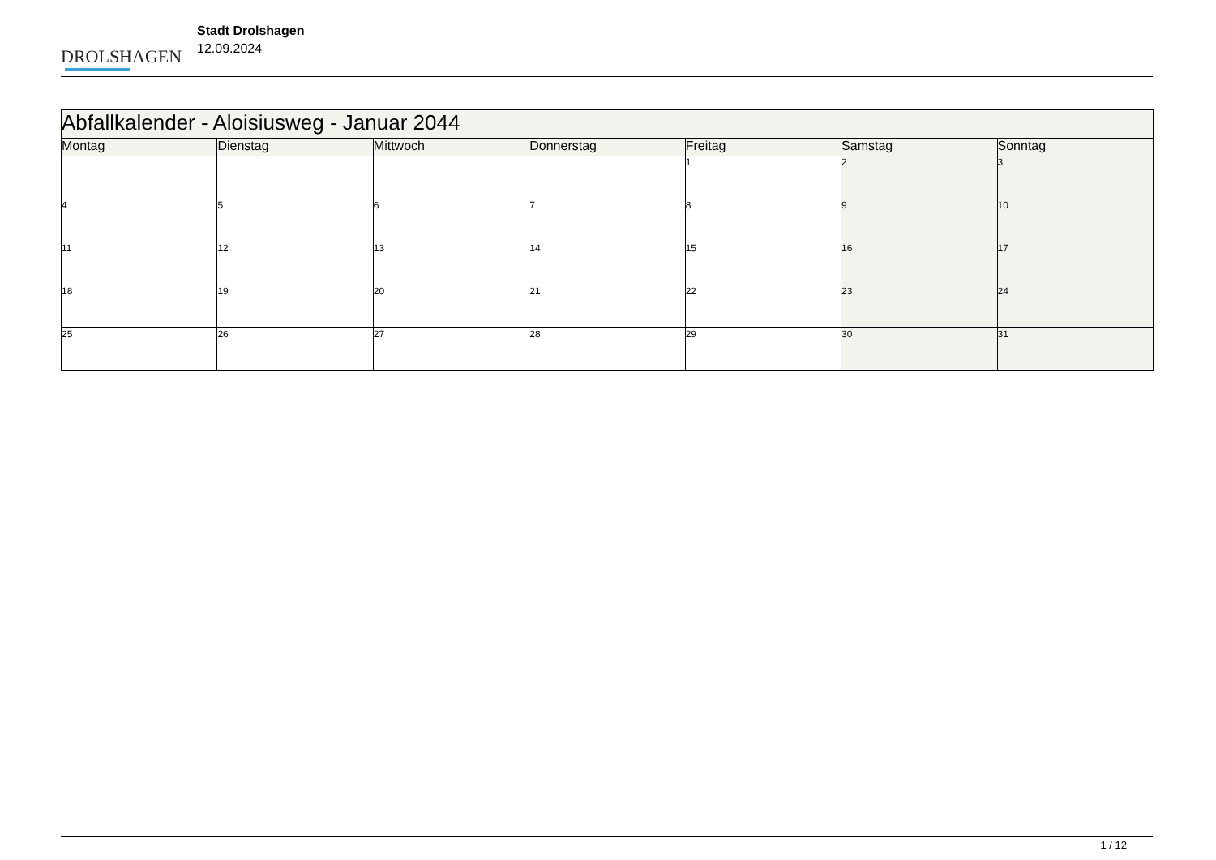DROLSHAGEN
Stadt Drolshagen
12.09.2024
| Abfallkalender - Aloisiusweg - Januar 2044 | | | | | | |
| Montag | Dienstag | Mittwoch | Donnerstag | Freitag | Samstag | Sonntag |
| | | | | 1 | 2 | 3 |
| 4 | 5 | 6 | 7 | 8 | 9 | 10 |
| 11 | 12 | 13 | 14 | 15 | 16 | 17 |
| 18 | 19 | 20 | 21 | 22 | 23 | 24 |
| 25 | 26 | 27 | 28 | 29 | 30 | 31 |
1 / 12